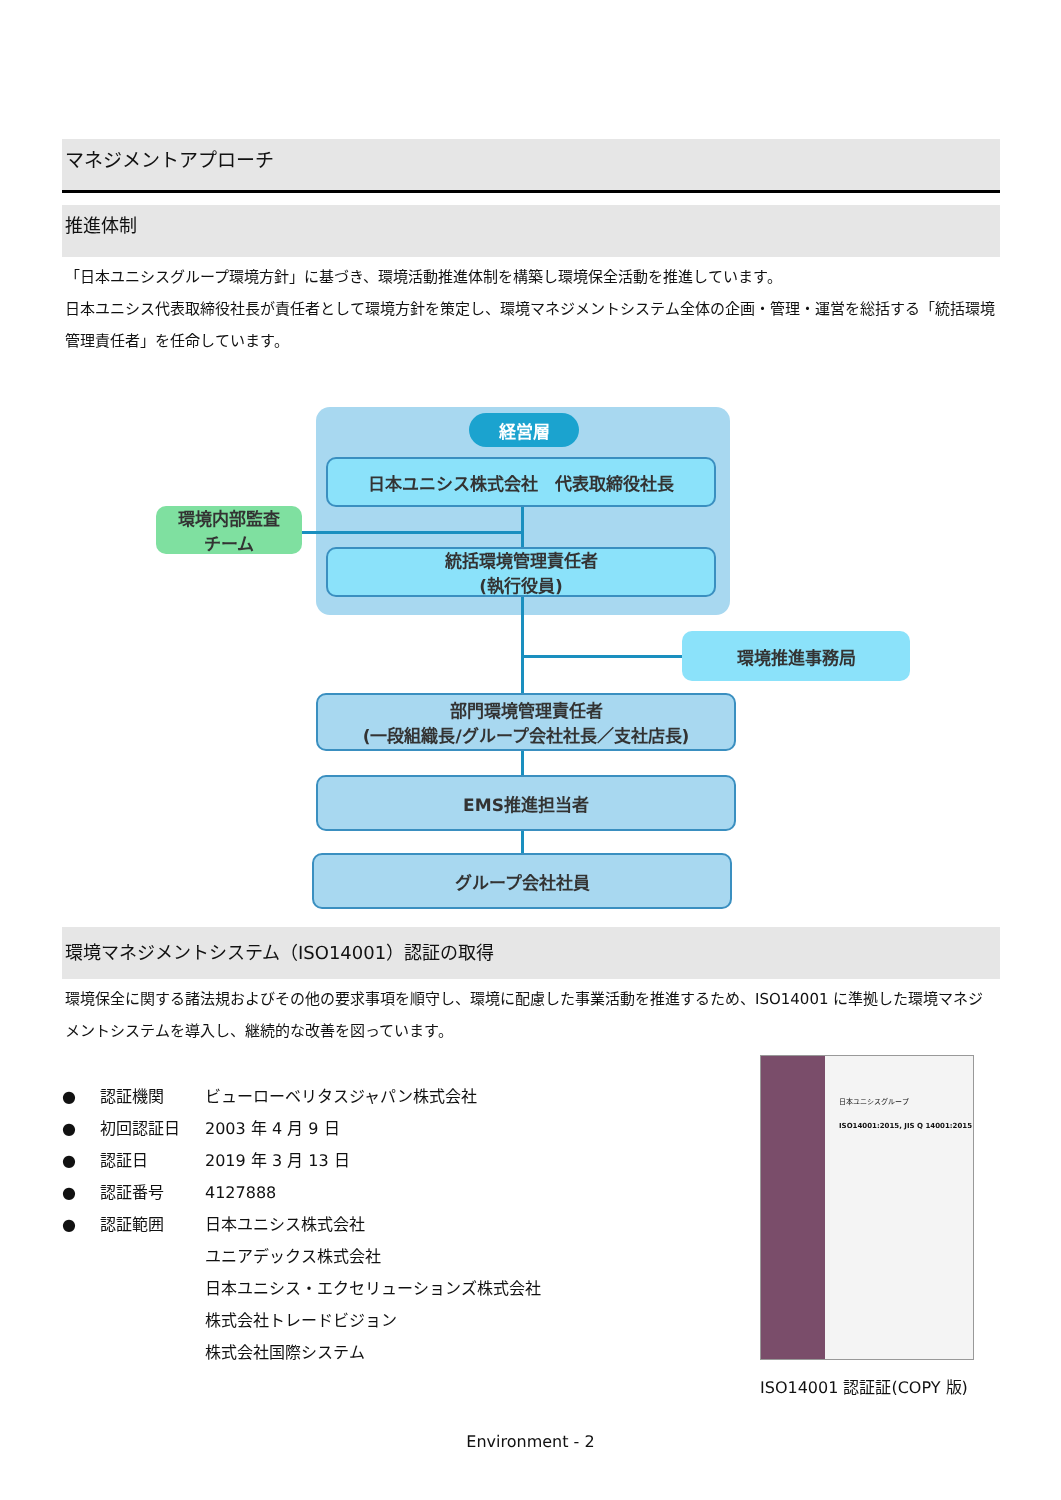マネジメントアプローチ
推進体制
「日本ユニシスグループ環境方針」に基づき、環境活動推進体制を構築し環境保全活動を推進しています。
日本ユニシス代表取締役社長が責任者として環境方針を策定し、環境マネジメントシステム全体の企画・管理・運営を総括する「統括環境管理責任者」を任命しています。
経営層
日本ユニシス株式会社　代表取締役社長
環境内部監査
チーム
統括環境管理責任者
(執行役員)
環境推進事務局
部門環境管理責任者
(一段組織長/グループ会社社長／支社店長)
EMS推進担当者
グループ会社社員
環境マネジメントシステム（ISO14001）認証の取得
環境保全に関する諸法規およびその他の要求事項を順守し、環境に配慮した事業活動を推進するため、ISO14001 に準拠した環境マネジメントシステムを導入し、継続的な改善を図っています。
● 認証機関 ビューローベリタスジャパン株式会社
● 初回認証日 2003 年 4 月 9 日
● 認証日 2019 年 3 月 13 日
● 認証番号 4127888
● 認証範囲 日本ユニシス株式会社
ユニアデックス株式会社
日本ユニシス・エクセリューションズ株式会社
株式会社トレードビジョン
株式会社国際システム
日本ユニシスグループ
ISO14001:2015, JIS Q 14001:2015
ISO14001 認証証(COPY 版)
Environment - 2